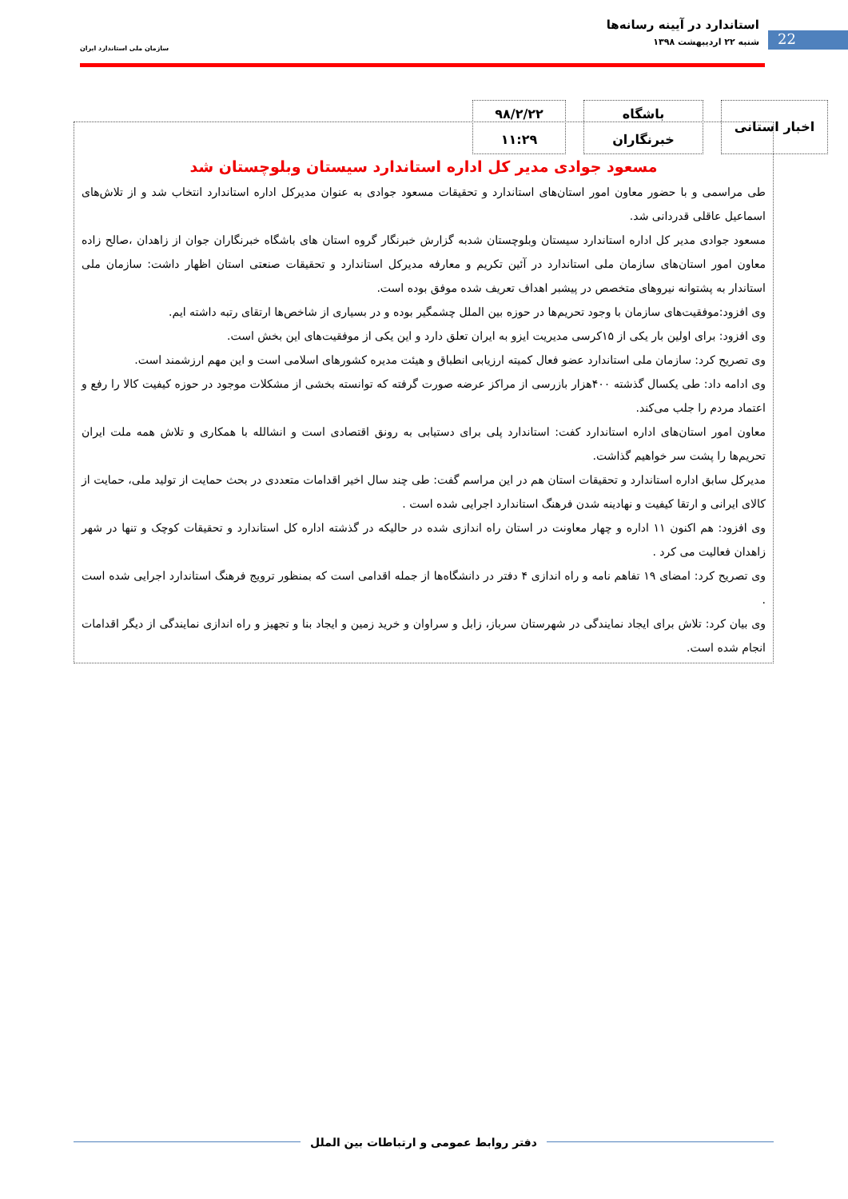استاندارد در آیینه رسانه‌ها
شنبه ۲۲ اردیبهشت ۱۳۹۸
سازمان ملی استاندارد ایران
22
اخبار استانی باشگاه
خبرنگاران
۹۸/۲/۲۲
۱۱:۲۹
مسعود جوادی مدیر کل اداره استاندارد سیستان وبلوچستان شد
طی مراسمی و با حضور معاون امور استان‌های استاندارد و تحقیقات مسعود جوادی به عنوان مدیرکل اداره استاندارد انتخاب شد و از تلاش‌های اسماعیل عاقلی قدردانی شد.
مسعود جوادی مدیر کل اداره استاندارد سیستان وبلوچستان شدبه گزارش خبرنگار گروه استان های باشگاه خبرنگاران جوان از زاهدان ،صالح زاده معاون امور استان‌های سازمان ملی استاندارد در آئین تکریم و معارفه مدیرکل استاندارد و تحقیقات صنعتی استان اظهار داشت: سازمان ملی استاندار به پشتوانه نیروهای متخصص در پیشبر اهداف تعریف شده موفق بوده است.
وی افزود:موفقیت‌های سازمان با وجود تحریم‌ها در حوزه بین الملل چشمگیر بوده و در بسیاری از شاخص‌ها ارتقای رتبه داشته ایم.
وی افزود: برای اولین بار یکی از ۱۵کرسی مدیریت ایزو به ایران تعلق دارد و این یکی از موفقیت‌های این بخش است.
وی تصریح کرد: سازمان ملی استاندارد عضو فعال کمیته ارزیابی انطباق و هیئت مدیره کشورهای اسلامی است و این مهم ارزشمند است.
وی ادامه داد: طی یکسال گذشته ۴۰۰هزار بازرسی از مراکز عرضه صورت گرفته که توانسته بخشی از مشکلات موجود در حوزه کیفیت کالا را رفع و اعتماد مردم را جلب می‌کند.
معاون امور استان‌های اداره استاندارد کفت: استاندارد پلی برای دستیابی به رونق اقتصادی است و انشالله با همکاری و تلاش همه ملت ایران تحریم‌ها را پشت سر خواهیم گذاشت.
مدیرکل سابق اداره استاندارد و تحقیقات استان هم در این مراسم گفت: طی چند سال اخیر اقدامات متعددی در بحث حمایت از تولید ملی، حمایت از کالای ایرانی و ارتقا کیفیت و نهادینه شدن فرهنگ استاندارد اجرایی شده است .
وی افزود: هم اکنون ۱۱ اداره و چهار معاونت در استان راه اندازی شده در حالیکه در گذشته اداره کل استاندارد و تحقیقات کوچک و تنها در شهر زاهدان فعالیت می کرد .
وی تصریح کرد: امضای ۱۹ تفاهم نامه و راه اندازی ۴ دفتر در دانشگاه‌ها از جمله اقدامی است که بمنظور ترویج فرهنگ استاندارد اجرایی شده است .
وی بیان کرد: تلاش برای ایجاد نمایندگی در شهرستان سرباز، زابل و سراوان و خرید زمین و ایجاد بنا و تجهیز و راه اندازی نمایندگی از دیگر اقدامات انجام شده است.
دفتر روابط عمومی و ارتباطات بین الملل